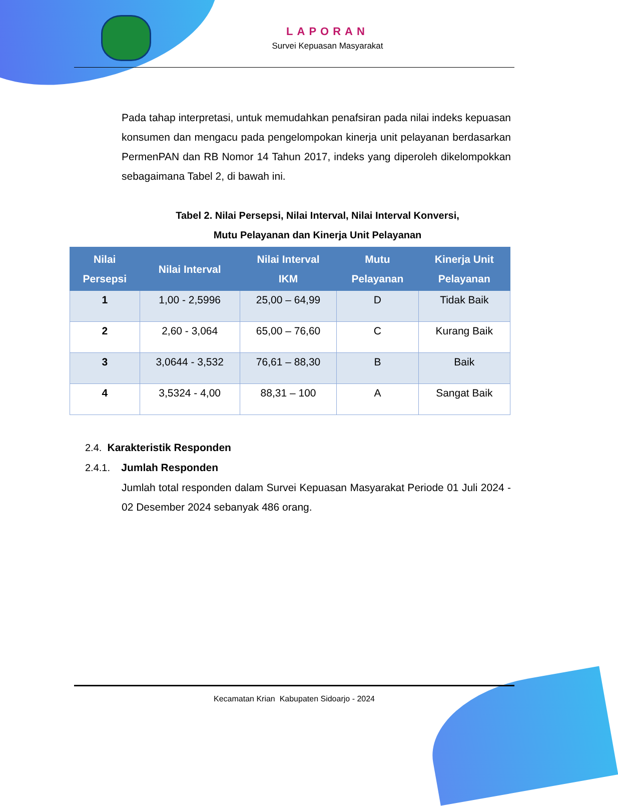LAPORAN
Survei Kepuasan Masyarakat
Pada tahap interpretasi, untuk memudahkan penafsiran pada nilai indeks kepuasan konsumen dan mengacu pada pengelompokan kinerja unit pelayanan berdasarkan PermenPAN dan RB Nomor 14 Tahun 2017, indeks yang diperoleh dikelompokkan sebagaimana Tabel 2, di bawah ini.
Tabel 2. Nilai Persepsi, Nilai Interval, Nilai Interval Konversi,
Mutu Pelayanan dan Kinerja Unit Pelayanan
| Nilai Persepsi | Nilai Interval | Nilai Interval IKM | Mutu Pelayanan | Kinerja Unit Pelayanan |
| --- | --- | --- | --- | --- |
| 1 | 1,00 - 2,5996 | 25,00 – 64,99 | D | Tidak Baik |
| 2 | 2,60 - 3,064 | 65,00 – 76,60 | C | Kurang Baik |
| 3 | 3,0644 - 3,532 | 76,61 – 88,30 | B | Baik |
| 4 | 3,5324 - 4,00 | 88,31 – 100 | A | Sangat Baik |
2.4. Karakteristik Responden
2.4.1. Jumlah Responden
Jumlah total responden dalam Survei Kepuasan Masyarakat Periode 01 Juli 2024 - 02 Desember 2024 sebanyak 486 orang.
Kecamatan Krian Kabupaten Sidoarjo - 2024